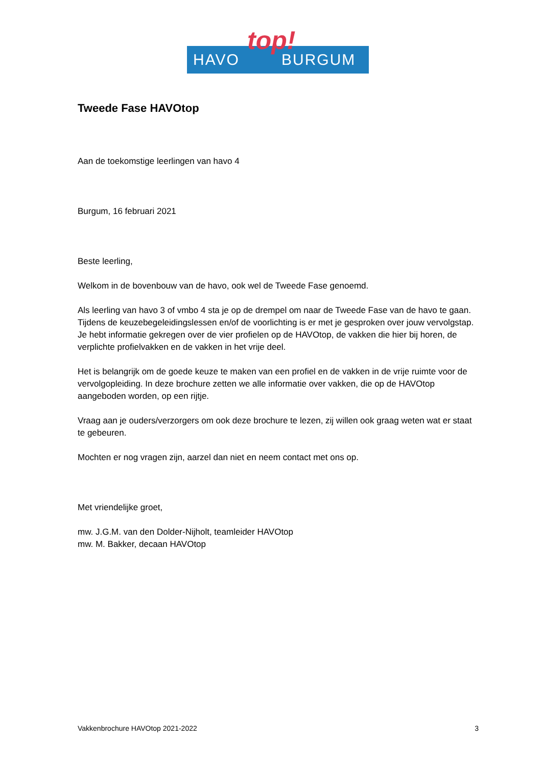HAVO BURGUM top!
Tweede Fase HAVOtop
Aan de toekomstige leerlingen van havo 4
Burgum, 16 februari 2021
Beste leerling,
Welkom in de bovenbouw van de havo, ook wel de Tweede Fase genoemd.
Als leerling van havo 3 of vmbo 4 sta je op de drempel om naar de Tweede Fase van de havo te gaan. Tijdens de keuzebegeleidingslessen en/of de voorlichting is er met je gesproken over jouw vervolgstap. Je hebt informatie gekregen over de vier profielen op de HAVOtop, de vakken die hier bij horen, de verplichte profielvakken en de vakken in het vrije deel.
Het is belangrijk om de goede keuze te maken van een profiel en de vakken in de vrije ruimte voor de vervolgopleiding. In deze brochure zetten we alle informatie over vakken, die op de HAVOtop aangeboden worden, op een rijtje.
Vraag aan je ouders/verzorgers om ook deze brochure te lezen, zij willen ook graag weten wat er staat te gebeuren.
Mochten er nog vragen zijn, aarzel dan niet en neem contact met ons op.
Met vriendelijke groet,
mw. J.G.M. van den Dolder-Nijholt, teamleider HAVOtop
mw. M. Bakker, decaan HAVOtop
Vakkenbrochure HAVOtop 2021-2022 3